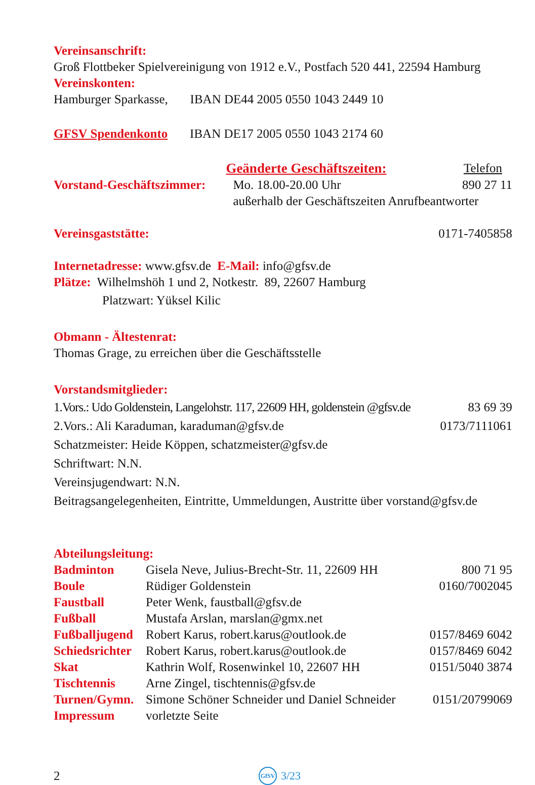Vereinsanschrift:
Groß Flottbeker Spielvereinigung von 1912 e.V., Postfach 520 441, 22594 Hamburg
Vereinskonten:
Hamburger Sparkasse, IBAN DE44 2005 0550 1043 2449 10
GFSV Spendenkonto IBAN DE17 2005 0550 1043 2174 60
| | Geänderte Geschäftszeiten: | Telefon |
| Vorstand-Geschäftszimmer: | Mo. 18.00-20.00 Uhr | 890 27 11 |
| | außerhalb der Geschäftszeiten Anrufbeantworter | |
Vereinsgaststätte: 0171-7405858
Internetadresse: www.gfsv.de E-Mail: info@gfsv.de
Plätze: Wilhelmshöh 1 und 2, Notkestr. 89, 22607 Hamburg
Platzwart: Yüksel Kilic
Obmann - Ältestenrat:
Thomas Grage, zu erreichen über die Geschäftsstelle
Vorstandsmitglieder:
1.Vors.: Udo Goldenstein, Langelohstr. 117, 22609 HH, goldenstein @gfsv.de 83 69 39
2.Vors.: Ali Karaduman, karaduman@gfsv.de 0173/7111061
Schatzmeister: Heide Köppen, schatzmeister@gfsv.de
Schriftwart: N.N.
Vereinsjugendwart: N.N.
Beitragsangelegenheiten, Eintritte, Ummeldungen, Austritte über vorstand@gfsv.de
Abteilungsleitung:
| Badminton | Gisela Neve, Julius-Brecht-Str. 11, 22609 HH | 800 71 95 |
| Boule | Rüdiger Goldenstein | 0160/7002045 |
| Faustball | Peter Wenk, faustball@gfsv.de | |
| Fußball | Mustafa Arslan, marslan@gmx.net | |
| Fußballjugend | Robert Karus, robert.karus@outlook.de | 0157/8469 6042 |
| Schiedsrichter | Robert Karus, robert.karus@outlook.de | 0157/8469 6042 |
| Skat | Kathrin Wolf, Rosenwinkel 10, 22607 HH | 0151/5040 3874 |
| Tischtennis | Arne Zingel, tischtennis@gfsv.de | |
| Turnen/Gymn. | Simone Schöner Schneider und Daniel Schneider | 0151/20799069 |
| Impressum | vorletzte Seite | |
2 GfSV 3/23